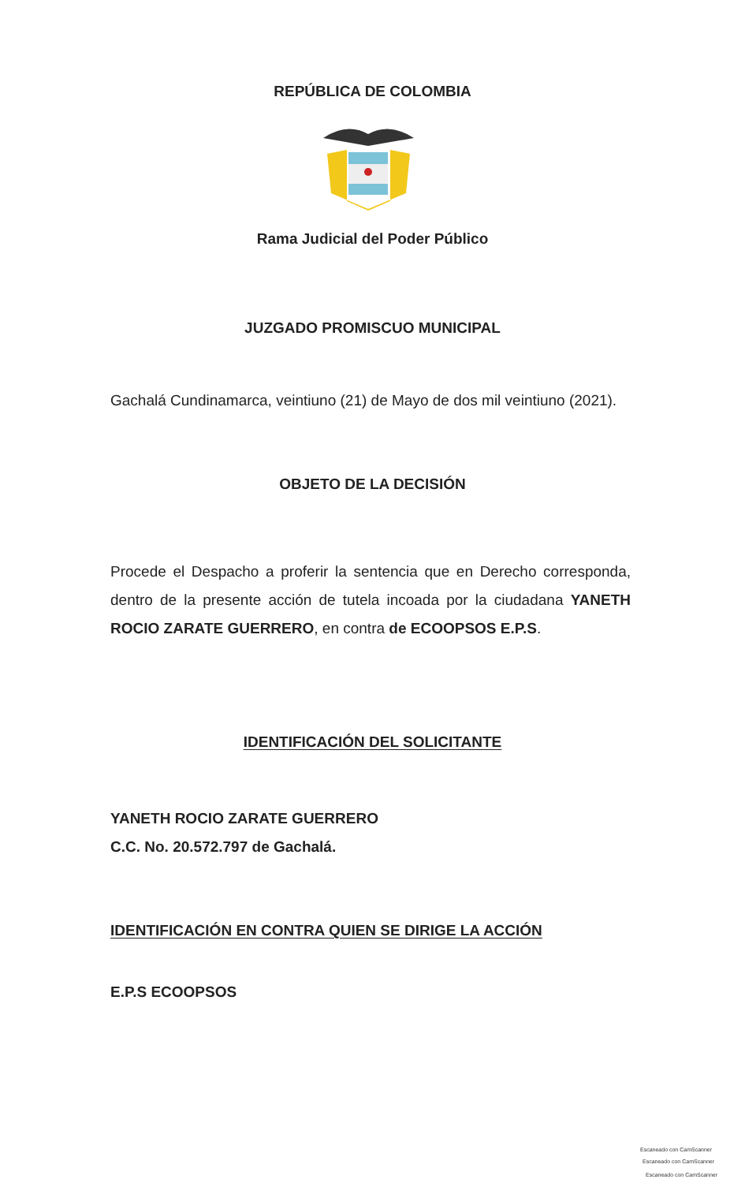REPÚBLICA DE COLOMBIA
Rama Judicial del Poder Público
JUZGADO PROMISCUO MUNICIPAL
Gachalá Cundinamarca, veintiuno (21) de Mayo de dos mil veintiuno (2021).
OBJETO DE LA DECISIÓN
Procede el Despacho a proferir la sentencia que en Derecho corresponda, dentro de la presente acción de tutela incoada por la ciudadana YANETH ROCIO ZARATE GUERRERO, en contra de ECOOPSOS E.P.S.
IDENTIFICACIÓN DEL SOLICITANTE
YANETH ROCIO ZARATE GUERRERO
C.C. No. 20.572.797 de Gachalá.
IDENTIFICACIÓN EN CONTRA QUIEN SE DIRIGE LA ACCIÓN
E.P.S ECOOPSOS
Escaneado con CamScanner
Escaneado con CamScanner
Escaneado con CamScanner